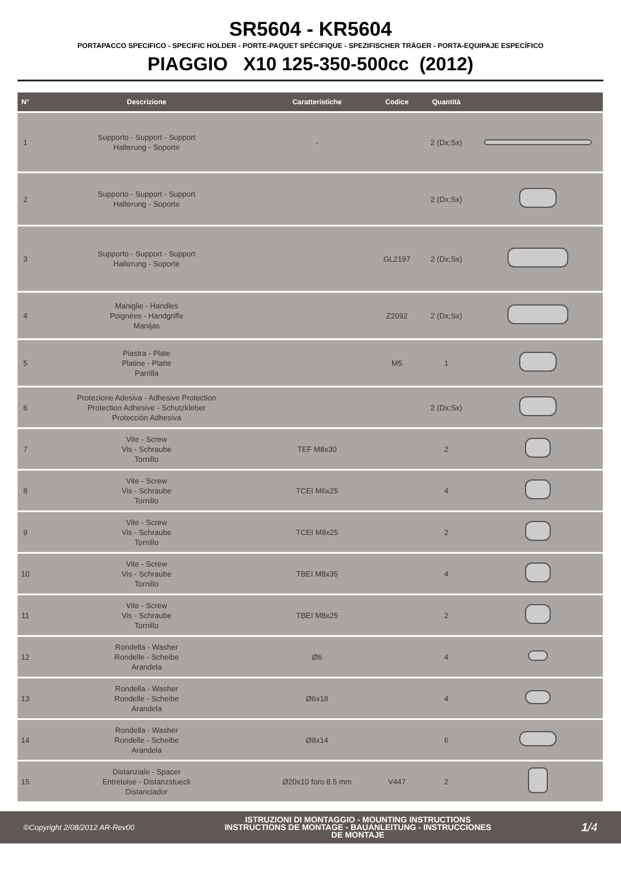SR5604 - KR5604
PORTAPACCO SPECIFICO - SPECIFIC HOLDER - PORTE-PAQUET SPÉCIFIQUE - SPEZIFISCHER TRÄGER - PORTA-EQUIPAJE ESPECÍFICO
PIAGGIO X10 125-350-500cc (2012)
| N° | Descrizione | Caratteristiche | Codice | Quantità | |
| --- | --- | --- | --- | --- | --- |
| 1 | Supporto - Support - Support Halterung - Soporte | - | | 2 (Dx;Sx) | |
| 2 | Supporto - Support - Support Halterung - Soporte | | | 2 (Dx;Sx) | |
| 3 | Supporto - Support - Support Halterung - Soporte | | GL2197 | 2 (Dx;Sx) | |
| 4 | Maniglie - Handles Poignées - Handgriffe Manijas | | Z2092 | 2 (Dx;Sx) | |
| 5 | Piastra - Plate Platine - Platte Parrilla | | M5 | 1 | |
| 6 | Protezione Adesiva - Adhesive Protection Protection Adhesive - Schutzkleber Protección Adhesiva | | | 2 (Dx;Sx) | |
| 7 | Vite - Screw Vis - Schraube Tornillo | TEF M8x30 | | 2 | |
| 8 | Vite - Screw Vis - Schraube Tornillo | TCEI M6x25 | | 4 | |
| 9 | Vite - Screw Vis - Schraube Tornillo | TCEI M8x25 | | 2 | |
| 10 | Vite - Screw Vis - Schraube Tornillo | TBEI M8x35 | | 4 | |
| 11 | Vite - Screw Vis - Schraube Tornillo | TBEI M8x25 | | 2 | |
| 12 | Rondella - Washer Rondelle - Scheibe Arandela | Ø6 | | 4 | |
| 13 | Rondella - Washer Rondelle - Scheibe Arandela | Ø6x18 | | 4 | |
| 14 | Rondella - Washer Rondelle - Scheibe Arandela | Ø8x14 | | 6 | |
| 15 | Distanziale - Spacer Entretoise - Distanzstueck Distanciador | Ø20x10 foro 8.5 mm | V447 | 2 | |
©Copyright 2/08/2012 AR-Rev00
ISTRUZIONI DI MONTAGGIO - MOUNTING INSTRUCTIONS
INSTRUCTIONS DE MONTAGE - BAUANLEITUNG - INSTRUCCIONES
DE MONTAJE
1/4